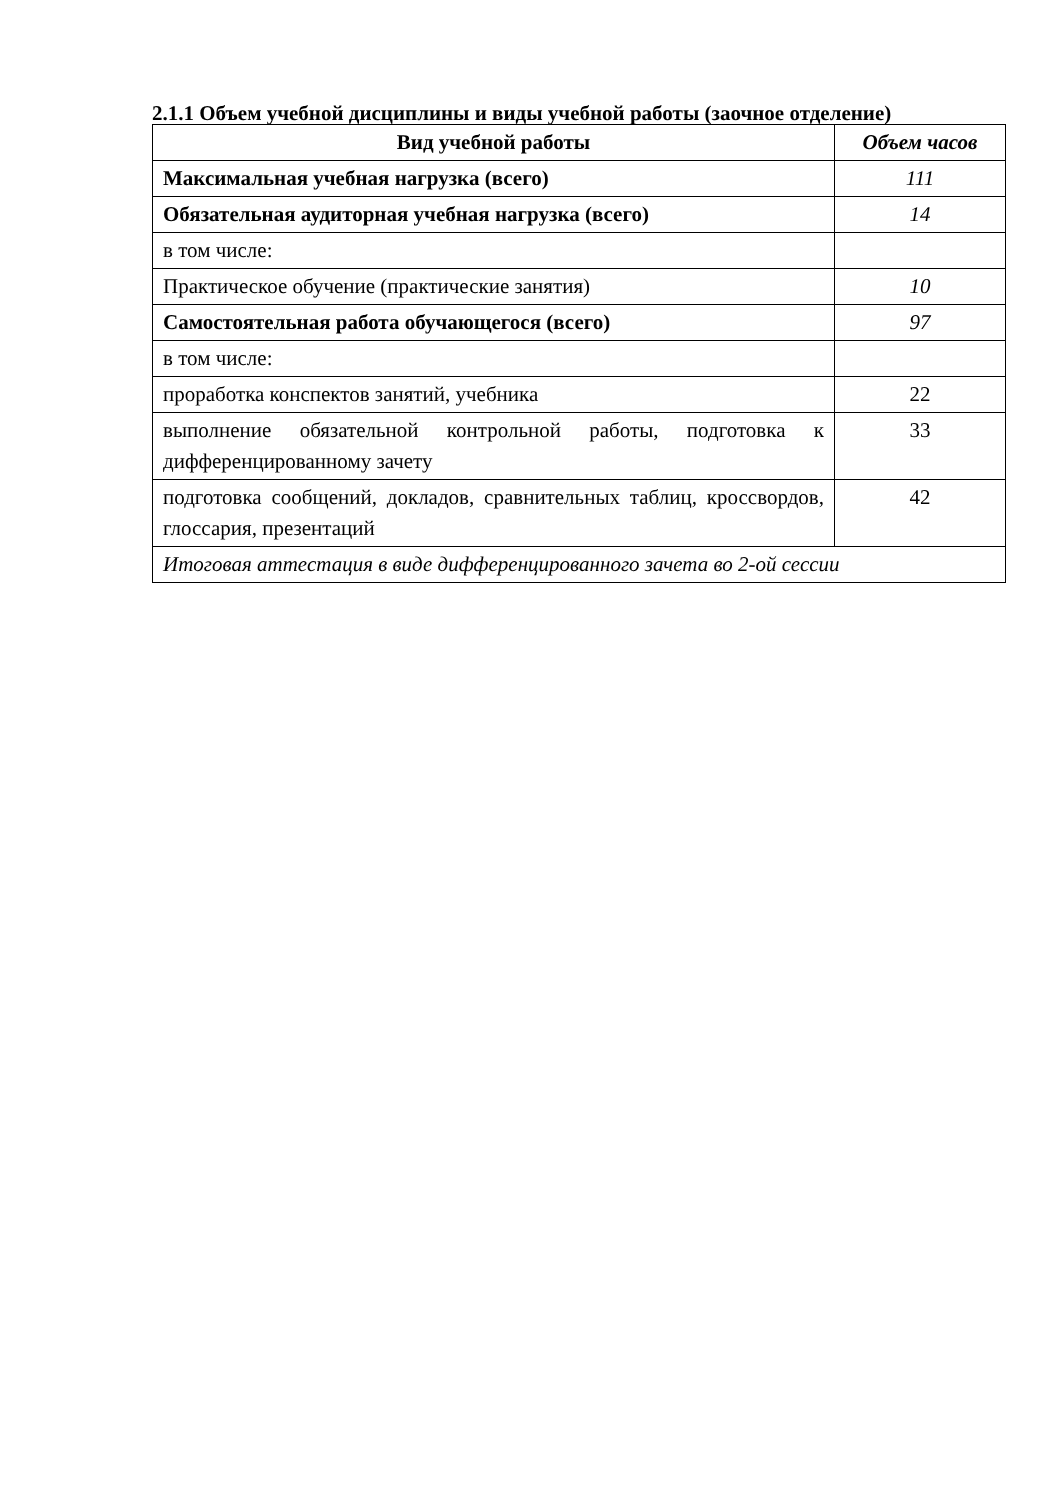2.1.1 Объем учебной дисциплины и виды учебной работы (заочное отделение)
| Вид учебной работы | Объем часов |
| --- | --- |
| Максимальная учебная нагрузка (всего) | 111 |
| Обязательная аудиторная учебная нагрузка (всего) | 14 |
| в том числе: | |
| Практическое обучение (практические занятия) | 10 |
| Самостоятельная работа обучающегося (всего) | 97 |
| в том числе: | |
| проработка конспектов занятий, учебника | 22 |
| выполнение обязательной контрольной работы, подготовка к дифференцированному зачету | 33 |
| подготовка сообщений, докладов, сравнительных таблиц, кроссвордов, глоссария, презентаций | 42 |
| Итоговая аттестация в виде дифференцированного зачета во 2-ой сессии | |